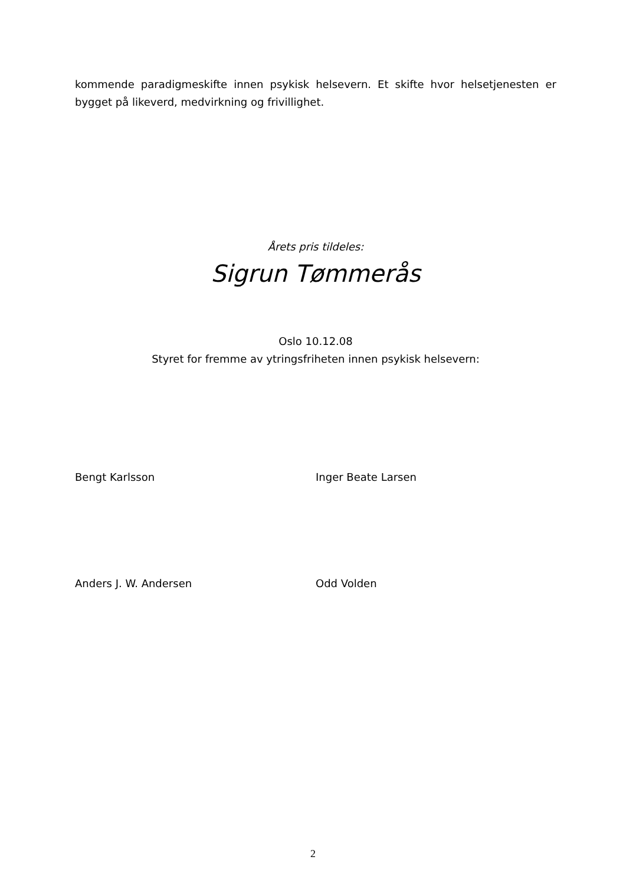kommende paradigmeskifte innen psykisk helsevern. Et skifte hvor helsetjenesten er bygget på likeverd, medvirkning og frivillighet.
Årets pris tildeles:
Sigrun Tømmerås
Oslo 10.12.08
Styret for fremme av ytringsfriheten innen psykisk helsevern:
Bengt Karlsson Inger Beate Larsen
Anders J. W. Andersen Odd Volden
2